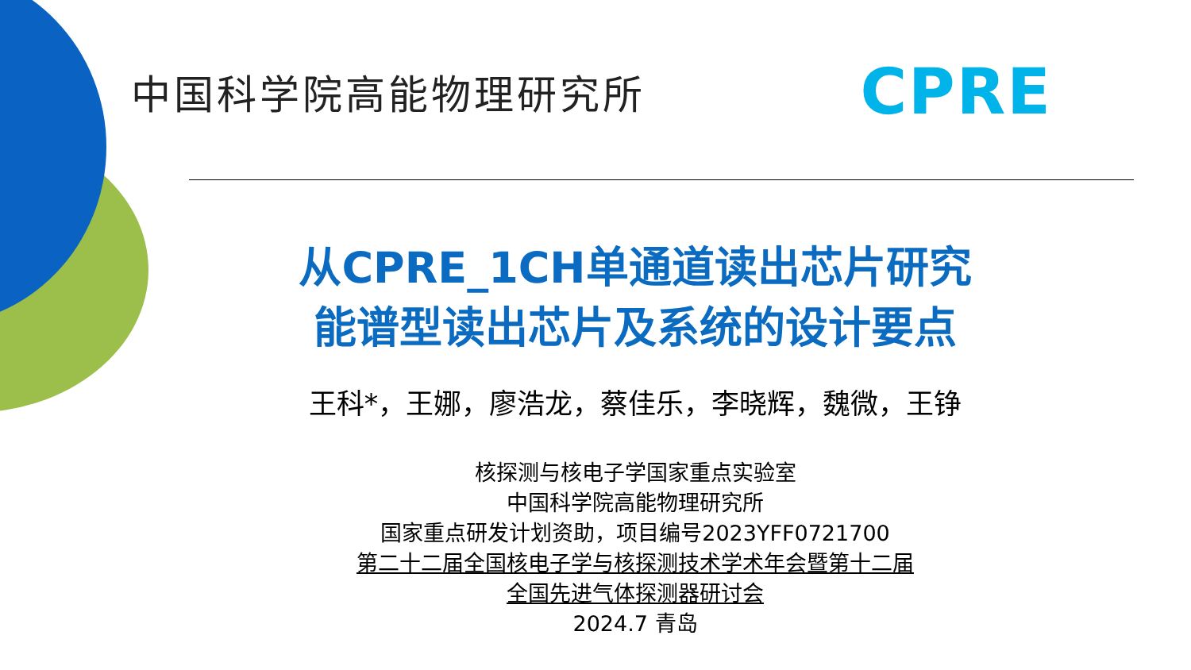中国科学院高能物理研究所 CPRE
从CPRE_1CH单通道读出芯片研究
能谱型读出芯片及系统的设计要点
王科*，王娜，廖浩龙，蔡佳乐，李晓辉，魏微，王铮
核探测与核电子学国家重点实验室
中国科学院高能物理研究所
国家重点研发计划资助，项目编号2023YFF0721700
第二十二届全国核电子学与核探测技术学术年会暨第十二届
全国先进气体探测器研讨会
2024.7 青岛